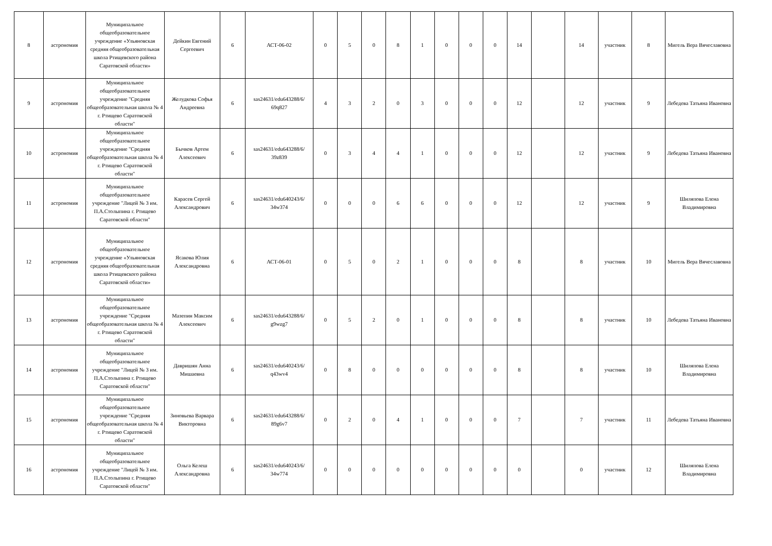| 8 | астрономия | Муниципальное общеобразовательное учреждение «Ульяновская средняя общеобразовательная школа Ртищевского района Саратовской области» | Дейкин Евгений Сергеевич | 6 | АСТ-06-02 | 0 | 5 | 0 | 8 | 1 | 0 | 0 | 0 | 14 | | 14 | участник | 8 | Мигель Вера Вячеславовна |
| 9 | астрономия | Муниципальное общеобразовательное учреждение "Средняя общеобразовательная школа № 4 г. Ртищево Саратовской области" | Желудкова Софья Андреевна | 6 | sas24631/edu643288/6/ 69q827 | 4 | 3 | 2 | 0 | 3 | 0 | 0 | 0 | 12 | | 12 | участник | 9 | Лебедева Татьяна Ивановна |
| 10 | астрономия | Муниципальное общеобразовательное учреждение "Средняя общеобразовательная школа № 4 г. Ртищево Саратовской области" | Бычков Артем Алексеевич | 6 | sas24631/edu643288/6/ 39z839 | 0 | 3 | 4 | 4 | 1 | 0 | 0 | 0 | 12 | | 12 | участник | 9 | Лебедева Татьяна Ивановна |
| 11 | астрономия | Муниципальное общеобразовательное учреждение "Лицей № 3 им. П.А.Столыпина г. Ртищево Саратовской области" | Карасев Сергей Александрович | 6 | sas24631/edu640243/6/ 34w374 | 0 | 0 | 0 | 6 | 6 | 0 | 0 | 0 | 12 | | 12 | участник | 9 | Шиляпова Елена Владимировна |
| 12 | астрономия | Муниципальное общеобразовательное учреждение «Ульяновская средняя общеобразовательная школа Ртищевского района Саратовской области» | Ясакова Юлия Александровна | 6 | АСТ-06-01 | 0 | 5 | 0 | 2 | 1 | 0 | 0 | 0 | 8 | | 8 | участник | 10 | Мигель Вера Вячеславовна |
| 13 | астрономия | Муниципальное общеобразовательное учреждение "Средняя общеобразовательная школа № 4 г. Ртищево Саратовской области" | Мазепин Максим Алексеевич | 6 | sas24631/edu643288/6/ g9wzg7 | 0 | 5 | 2 | 0 | 1 | 0 | 0 | 0 | 8 | | 8 | участник | 10 | Лебедева Татьяна Ивановна |
| 14 | астрономия | Муниципальное общеобразовательное учреждение "Лицей № 3 им. П.А.Столыпина г. Ртищево Саратовской области" | Давришян Анна Мишаевна | 6 | sas24631/edu640243/6/ q43wv4 | 0 | 8 | 0 | 0 | 0 | 0 | 0 | 0 | 8 | | 8 | участник | 10 | Шиляпова Елена Владимировна |
| 15 | астрономия | Муниципальное общеобразовательное учреждение "Средняя общеобразовательная школа № 4 г. Ртищево Саратовской области" | Зиновьева Варвара Викторовна | 6 | sas24631/edu643288/6/ 89g6v7 | 0 | 2 | 0 | 4 | 1 | 0 | 0 | 0 | 7 | | 7 | участник | 11 | Лебедева Татьяна Ивановна |
| 16 | астрономия | Муниципальное общеобразовательное учреждение "Лицей № 3 им. П.А.Столыпина г. Ртищево Саратовской области" | Ольга Келеш Александровна | 6 | sas24631/edu640243/6/ 34w774 | 0 | 0 | 0 | 0 | 0 | 0 | 0 | 0 | 0 | | 0 | участник | 12 | Шиляпова Елена Владимировна |